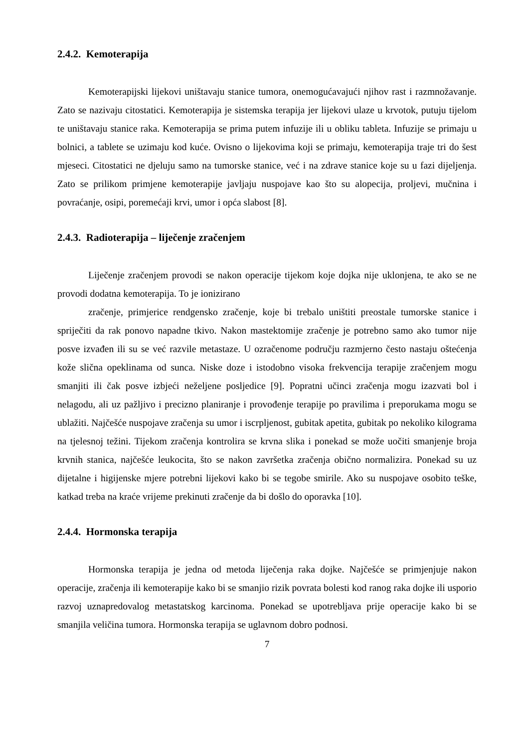2.4.2. Kemoterapija
Kemoterapijski lijekovi uništavaju stanice tumora, onemogućavajući njihov rast i razmnožavanje. Zato se nazivaju citostatici. Kemoterapija je sistemska terapija jer lijekovi ulaze u krvotok, putuju tijelom te uništavaju stanice raka. Kemoterapija se prima putem infuzije ili u obliku tableta. Infuzije se primaju u bolnici, a tablete se uzimaju kod kuće. Ovisno o lijekovima koji se primaju, kemoterapija traje tri do šest mjeseci. Citostatici ne djeluju samo na tumorske stanice, već i na zdrave stanice koje su u fazi dijeljenja. Zato se prilikom primjene kemoterapije javljaju nuspojave kao što su alopecija, proljevi, mučnina i povraćanje, osipi, poremećaji krvi, umor i opća slabost [8].
2.4.3. Radioterapija – liječenje zračenjem
Liječenje zračenjem provodi se nakon operacije tijekom koje dojka nije uklonjena, te ako se ne provodi dodatna kemoterapija. To je ionizirano
zračenje, primjerice rendgensko zračenje, koje bi trebalo uništiti preostale tumorske stanice i spriječiti da rak ponovo napadne tkivo. Nakon mastektomije zračenje je potrebno samo ako tumor nije posve izvađen ili su se već razvile metastaze. U ozračenome području razmjerno često nastaju oštećenja kože slična opeklinama od sunca. Niske doze i istodobno visoka frekvencija terapije zračenjem mogu smanjiti ili čak posve izbjeći neželjene posljedice [9]. Popratni učinci zračenja mogu izazvati bol i nelagodu, ali uz pažljivo i precizno planiranje i provođenje terapije po pravilima i preporukama mogu se ublažiti. Najčešće nuspojave zračenja su umor i iscrpljenost, gubitak apetita, gubitak po nekoliko kilograma na tjelesnoj težini. Tijekom zračenja kontrolira se krvna slika i ponekad se može uočiti smanjenje broja krvnih stanica, najčešće leukocita, što se nakon završetka zračenja obično normalizira. Ponekad su uz dijetalne i higijenske mjere potrebni lijekovi kako bi se tegobe smirile. Ako su nuspojave osobito teške, katkad treba na kraće vrijeme prekinuti zračenje da bi došlo do oporavka [10].
2.4.4. Hormonska terapija
Hormonska terapija je jedna od metoda liječenja raka dojke. Najčešće se primjenjuje nakon operacije, zračenja ili kemoterapije kako bi se smanjio rizik povrata bolesti kod ranog raka dojke ili usporio razvoj uznapredovalog metastatskog karcinoma. Ponekad se upotrebljava prije operacije kako bi se smanjila veličina tumora. Hormonska terapija se uglavnom dobro podnosi.
7